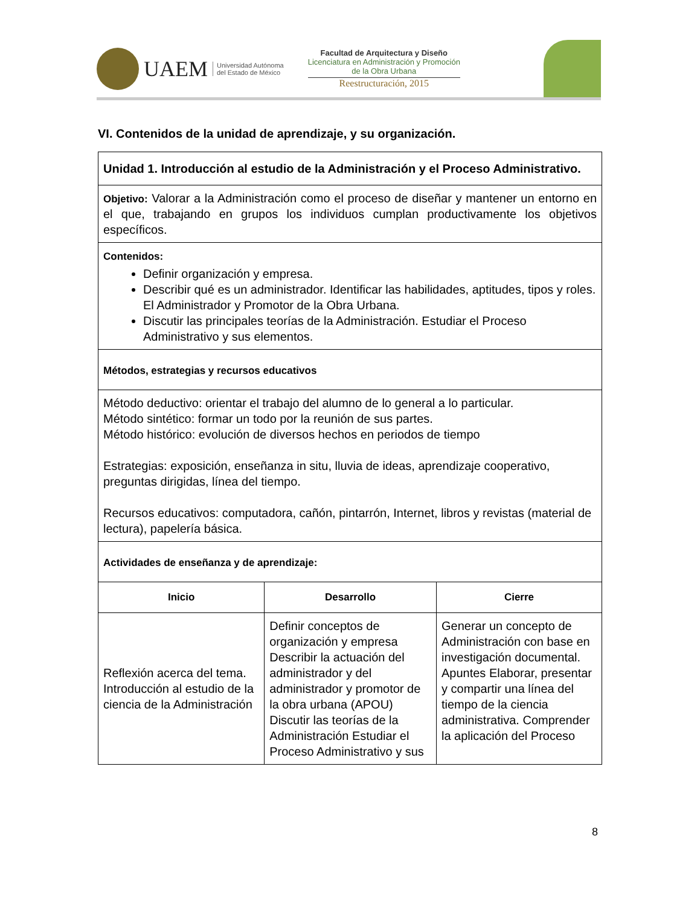UAEM Universidad Autónoma
del Estado de México
Facultad de Arquitectura y Diseño
Licenciatura en Administración y Promoción
de la Obra Urbana
Reestructuración, 2015
VI. Contenidos de la unidad de aprendizaje, y su organización.
| Unidad 1. Introducción al estudio de la Administración y el Proceso Administrativo. | | |
| Objetivo: Valorar a la Administración como el proceso de diseñar y mantener un entorno en el que, trabajando en grupos los individuos cumplan productivamente los objetivos específicos. | | |
| Contenidos: Definir organización y empresa. Describir qué es un administrador. Identificar las habilidades, aptitudes, tipos y roles. El Administrador y Promotor de la Obra Urbana. Discutir las principales teorías de la Administración. Estudiar el Proceso Administrativo y sus elementos. | | |
| Métodos, estrategias y recursos educativos | | |
| Método deductivo: orientar el trabajo del alumno de lo general a lo particular. Método sintético: formar un todo por la reunión de sus partes. Método histórico: evolución de diversos hechos en periodos de tiempo Estrategias: exposición, enseñanza in situ, lluvia de ideas, aprendizaje cooperativo, preguntas dirigidas, línea del tiempo. Recursos educativos: computadora, cañón, pintarrón, Internet, libros y revistas (material de lectura), papelería básica. | | |
| Actividades de enseñanza y de aprendizaje: | | |
| Inicio | Desarrollo | Cierre |
| Reflexión acerca del tema. Introducción al estudio de la ciencia de la Administración | Definir conceptos de organización y empresa Describir la actuación del administrador y del administrador y promotor de la obra urbana (APOU) Discutir las teorías de la Administración Estudiar el Proceso Administrativo y sus | Generar un concepto de Administración con base en investigación documental. Apuntes Elaborar, presentar y compartir una línea del tiempo de la ciencia administrativa. Comprender la aplicación del Proceso |
8